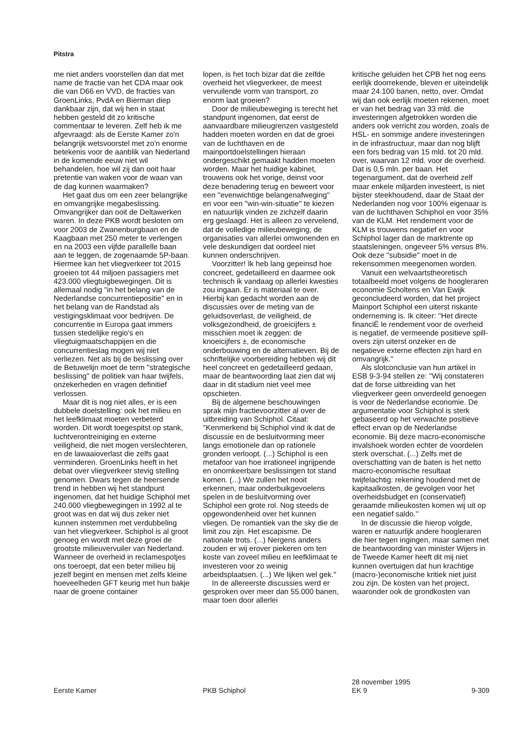Pitstra
me niet anders voorstellen dan dat met name de fractie van het CDA maar ook die van D66 en VVD, de fracties van GroenLinks, PvdA en Bierman diep dankbaar zijn, dat wij hen in staat hebben gesteld dit zo kritische commentaar te leveren. Zelf heb ik me afgevraagd: als de Eerste Kamer zo'n belangrijk wetsvoorstel met zo'n enorme betekenis voor de aanblik van Nederland in de komende eeuw niet wil behandelen, hoe wil zij dan ooit haar pretentie van waken voor de waan van de dag kunnen waarmaken?
Het gaat dus om een zeer belangrijke en omvangrijke megabeslissing. Omvangrijker dan ooit de Deltawerken waren. In deze PKB wordt besloten om voor 2003 de Zwanenburgbaan en de Kaagbaan met 250 meter te verlengen en na 2003 een vijfde parallelle baan aan te leggen, de zogenaamde 5P-baan. Hiermee kan het vliegverkeer tot 2015 groeien tot 44 miljoen passagiers met 423.000 vliegtuigbewegingen. Dit is allemaal nodig ''in het belang van de Nederlandse concurrentiepositie'' en in het belang van de Randstad als vestigingsklimaat voor bedrijven. De concurrentie in Europa gaat immers tussen stedelijke regio's en vliegtuigmaatschappijen en die concurrentieslag mogen wij niet verliezen. Net als bij de beslissing over de Betuwelijn moet de term ''strategische beslissing'' de politiek van haar twijfels, onzekerheden en vragen definitief verlossen.
Maar dit is nog niet alles, er is een dubbele doelstelling: ook het milieu en het leefklimaat moeten verbeterd worden. Dit wordt toegespitst op stank, luchtverontreiniging en externe veiligheid, die niet mogen verslechteren, en de lawaaioverlast die zelfs gaat verminderen. GroenLinks heeft in het debat over vliegverkeer stevig stelling genomen. Dwars tegen de heersende trend in hebben wij het standpunt ingenomen, dat het huidige Schiphol met 240.000 vliegbewegingen in 1992 al te groot was en dat wij dus zeker niet kunnen instemmen met verdubbeling van het vliegverkeer. Schiphol is al groot genoeg en wordt met deze groei de grootste milieuvervuiler van Nederland. Wanneer de overheid in reclamespotjes ons toeroept, dat een beter milieu bij jezelf begint en mensen met zelfs kleine hoeveelheden GFT keurig met hun bakje naar de groene container
lopen, is het toch bizar dat die zelfde overheid het vliegverkeer, de meest vervuilende vorm van transport, zo enorm laat groeien?
Door de milieubeweging is terecht het standpunt ingenomen, dat eerst de aanvaardbare milieugrenzen vastgesteld hadden moeten worden en dat de groei van de luchthaven en de mainportdoelstellingen hieraan ondergeschikt gemaakt hadden moeten worden. Maar het huidige kabinet, trouwens ook het vorige, deinst voor deze benadering terug en beweert voor een ''evenwichtige belangenafweging'' en voor een ''win-win-situatie'' te kiezen en natuurlijk vinden ze zichzelf daarin erg geslaagd. Het is alleen zo vervelend, dat de volledige milieubeweging, de organisaties van allerlei omwonenden en vele deskundigen dat oordeel niet kunnen onderschrijven.
Voorzitter! Ik heb lang gepeinsd hoe concreet, gedetailleerd en daarmee ook technisch ik vandaag op allerlei kwesties zou ingaan. Er is materiaal te over. Hierbij kan gedacht worden aan de discussies over de meting van de geluidsoverlast, de veiligheid, de volksgezondheid, de groeicijfers ± misschien moet ik zeggen: de knoeicijfers ±, de economische onderbouwing en de alternatieven. Bij de schriftelijke voorbereiding hebben wij dit heel concreet en gedetailleerd gedaan, maar de beantwoording laat zien dat wij daar in dit stadium niet veel mee opschieten.
Bij de algemene beschouwingen sprak mijn fractievoorzitter al over de uitbreiding van Schiphol. Citaat: ''Kenmerkend bij Schiphol vind ik dat de discussie en de besluitvorming meer langs emotionele dan op rationele gronden verloopt. (...) Schiphol is een metafoor van hoe irrationeel ingrijpende en onomkeerbare beslissingen tot stand komen. (...) We zullen het nooit erkennen, maar onderbuikgevoelens spelen in de besluitvorming over Schiphol een grote rol. Nog steeds de opgewondenheid over het kunnen vliegen. De romantiek van the sky die de limit zou zijn. Het escapisme. De nationale trots. (...) Nergens anders zouden er wij erover piekeren om ten koste van zoveel milieu en leefklimaat te investeren voor zo weinig arbeidsplaatsen. (...) We lijken wel gek.''
In de allereerste discussies werd er gesproken over meer dan 55.000 banen, maar toen door allerlei
kritische geluiden het CPB het nog eens eerlijk doorrekende, bleven er uiteindelijk maar 24.100 banen, netto, over. Omdat wij dan ook eerlijk moeten rekenen, moet er van het bedrag van 33 mld. die investeringen afgetrokken worden die anders ook verricht zou worden, zoals de HSL- en sommige andere investeringen in de infrastructuur, maar dan nog blijft een fors bedrag van 15 mld. tot 20 mld. over, waarvan 12 mld. voor de overheid. Dat is 0,5 mln. per baan. Het tegenargument, dat de overheid zelf maar enkele miljarden investeert, is niet bijster steekhoudend, daar de Staat der Nederlanden nog voor 100% eigenaar is van de luchthaven Schiphol en voor 35% van de KLM. Het rendement voor de KLM is trouwens negatief en voor Schiphol lager dan de marktrente op staatsleningen, ongeveer 5% versus 8%. Ook deze ''subsidie'' moet in de rekensommen meegenomen worden.
Vanuit een welvaartstheoretisch totaalbeeld moet volgens de hoogleraren economie Scholtens en Van Ewijk geconcludeerd worden, dat het project Mainport Schiphol een uiterst riskante onderneming is. Ik citeer: ''Het directe financiË le rendement voor de overheid is negatief, de vermeende positieve spill-overs zijn uiterst onzeker en de negatieve externe effecten zijn hard en omvangrijk.''
Als slotconclusie van hun artikel in ESB 9-3-94 stellen ze: ''Wij constateren dat de forse uitbreiding van het vliegverkeer geen onverdeeld genoegen is voor de Nederlandse economie. De argumentatie voor Schiphol is sterk gebaseerd op het verwachte positieve effect ervan op de Nederlandse economie. Bij deze macro-economische invalshoek worden echter de voordelen sterk overschat. (...) Zelfs met de overschatting van de baten is het netto macro-economische resultaat twijfelachtig: rekening houdend met de kapitaalkosten, de gevolgen voor het overheidsbudget en (conservatief) geraamde milieukosten komen wij uit op een negatief saldo.''
In de discussie die hierop volgde, waren er natuurlijk andere hoogleraren die hier tegen ingingen, maar samen met de beantwoording van minister Wijers in de Tweede Kamer heeft dit mij niet kunnen overtuigen dat hun krachtige (macro-)economische kritiek niet juist zou zijn. De kosten van het project, waaronder ook de grondkosten van
Eerste Kamer
PKB Schiphol 28 november 1995
EK 9
9-309